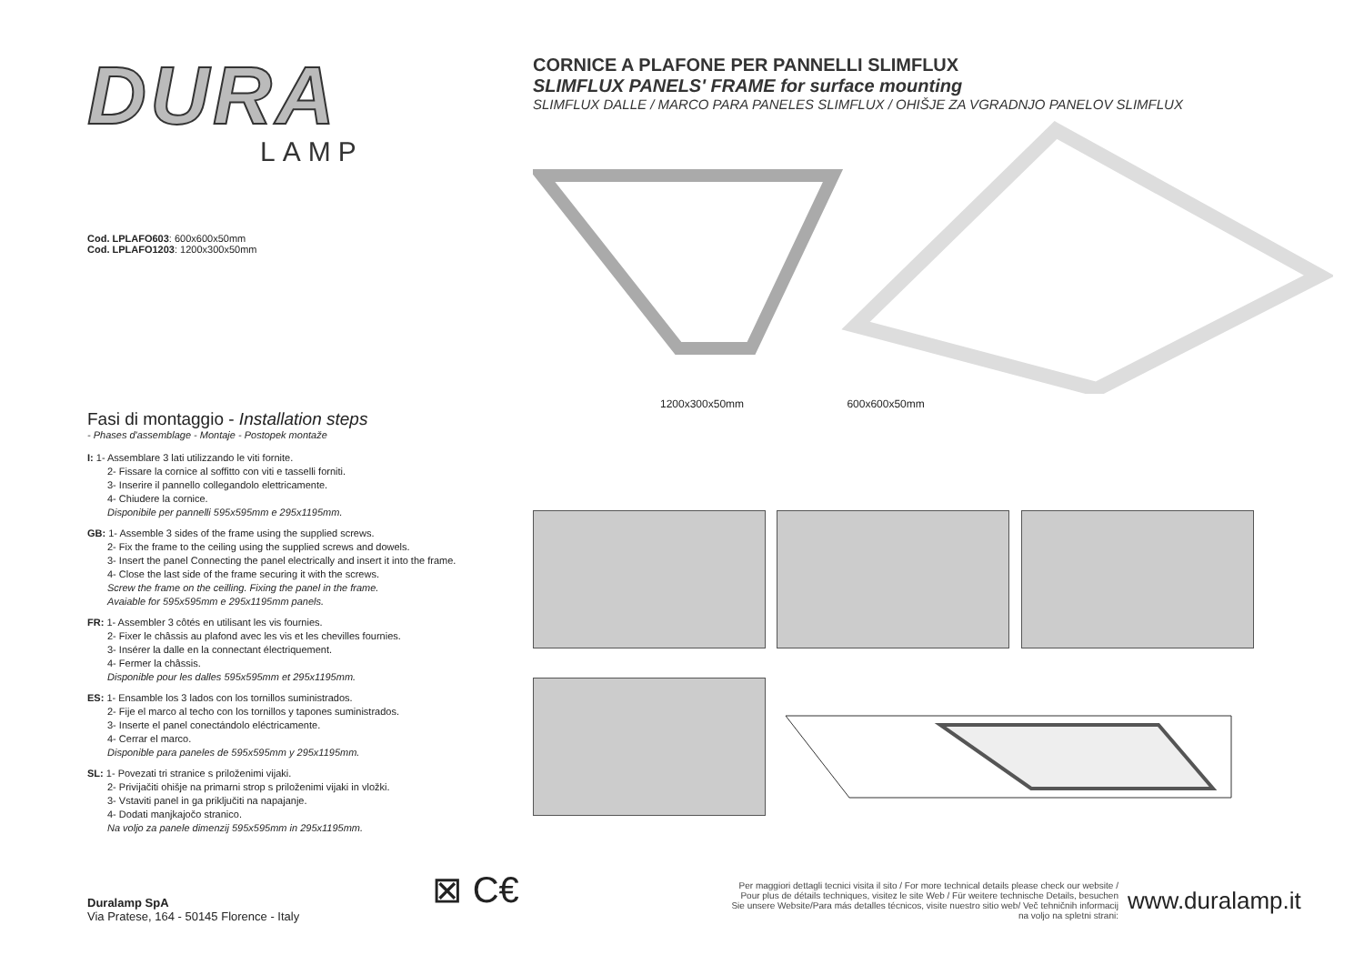DURA
LAMP
Cod. LPLAFO603: 600x600x50mm
Cod. LPLAFO1203: 1200x300x50mm
Fasi di montaggio - Installation steps
- Phases d'assemblage - Montaje - Postopek montaže
I: 1- Assemblare 3 lati utilizzando le viti fornite.
2- Fissare la cornice al soffitto con viti e tasselli forniti.
3- Inserire il pannello collegandolo elettricamente.
4- Chiudere la cornice.
Disponibile per pannelli 595x595mm e 295x1195mm.
GB: 1- Assemble 3 sides of the frame using the supplied screws.
2- Fix the frame to the ceiling using the supplied screws and dowels.
3- Insert the panel Connecting the panel electrically and insert it into the frame.
4- Close the last side of the frame securing it with the screws.
Screw the frame on the ceilling. Fixing the panel in the frame.
Avaiable for 595x595mm e 295x1195mm panels.
FR: 1- Assembler 3 côtés en utilisant les vis fournies.
2- Fixer le châssis au plafond avec les vis et les chevilles fournies.
3- Insérer la dalle en la connectant électriquement.
4- Fermer la châssis.
Disponible pour les dalles 595x595mm et 295x1195mm.
ES: 1- Ensamble los 3 lados con los tornillos suministrados.
2- Fije el marco al techo con los tornillos y tapones suministrados.
3- Inserte el panel conectándolo eléctricamente.
4- Cerrar el marco.
Disponible para paneles de 595x595mm y 295x1195mm.
SL: 1- Povezati tri stranice s priloženimi vijaki.
2- Privijačiti ohišje na primarni strop s priloženimi vijaki in vložki.
3- Vstaviti panel in ga priključiti na napajanje.
4- Dodati manjkajočo stranico.
Na voljo za panele dimenzij 595x595mm in 295x1195mm.
CORNICE A PLAFONE PER PANNELLI SLIMFLUX
SLIMFLUX PANELS' FRAME for surface mounting
SLIMFLUX DALLE / MARCO PARA PANELES SLIMFLUX / OHIŠJE ZA VGRADNJO PANELOV SLIMFLUX
1200x300x50mm 600x600x50mm
⊠ C€
Duralamp SpA
Via Pratese, 164 - 50145 Florence - Italy
Per maggiori dettagli tecnici visita il sito / For more technical details please check our website / Pour plus de détails techniques, visitez le site Web / Für weitere technische Details, besuchen Sie unsere Website/Para más detalles técnicos, visite nuestro sitio web/ Več tehničnih informacij na voljo na spletni strani:
www.duralamp.it